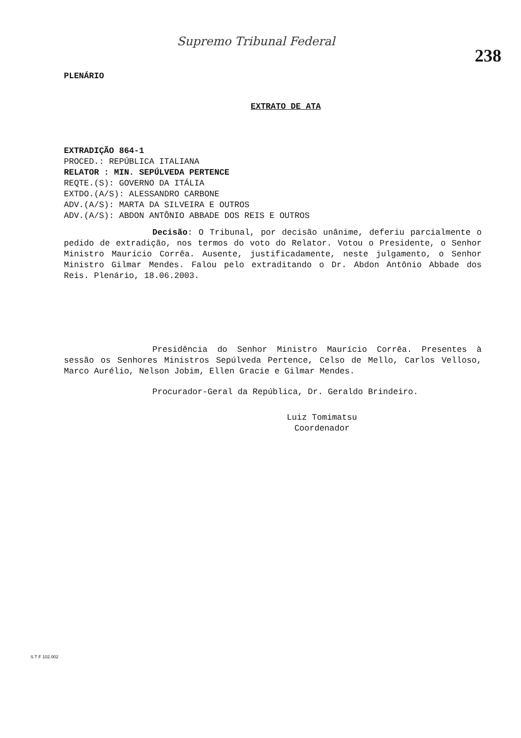Supremo Tribunal Federal
238
PLENÁRIO
EXTRATO DE ATA
EXTRADIÇÃO 864-1
PROCED.: REPÚBLICA ITALIANA
RELATOR : MIN. SEPÚLVEDA PERTENCE
REQTE.(S): GOVERNO DA ITÁLIA
EXTDO.(A/S): ALESSANDRO CARBONE
ADV.(A/S): MARTA DA SILVEIRA E OUTROS
ADV.(A/S): ABDON ANTÔNIO ABBADE DOS REIS E OUTROS
Decisão: O Tribunal, por decisão unânime, deferiu parcialmente o pedido de extradição, nos termos do voto do Relator. Votou o Presidente, o Senhor Ministro Maurício Corrêa. Ausente, justificadamente, neste julgamento, o Senhor Ministro Gilmar Mendes. Falou pelo extraditando o Dr. Abdon Antônio Abbade dos Reis. Plenário, 18.06.2003.
Presidência do Senhor Ministro Maurício Corrêa. Presentes à sessão os Senhores Ministros Sepúlveda Pertence, Celso de Mello, Carlos Velloso, Marco Aurélio, Nelson Jobim, Ellen Gracie e Gilmar Mendes.
Procurador-Geral da República, Dr. Geraldo Brindeiro.
Luiz Tomimatsu
Coordenador
S T F 102.002